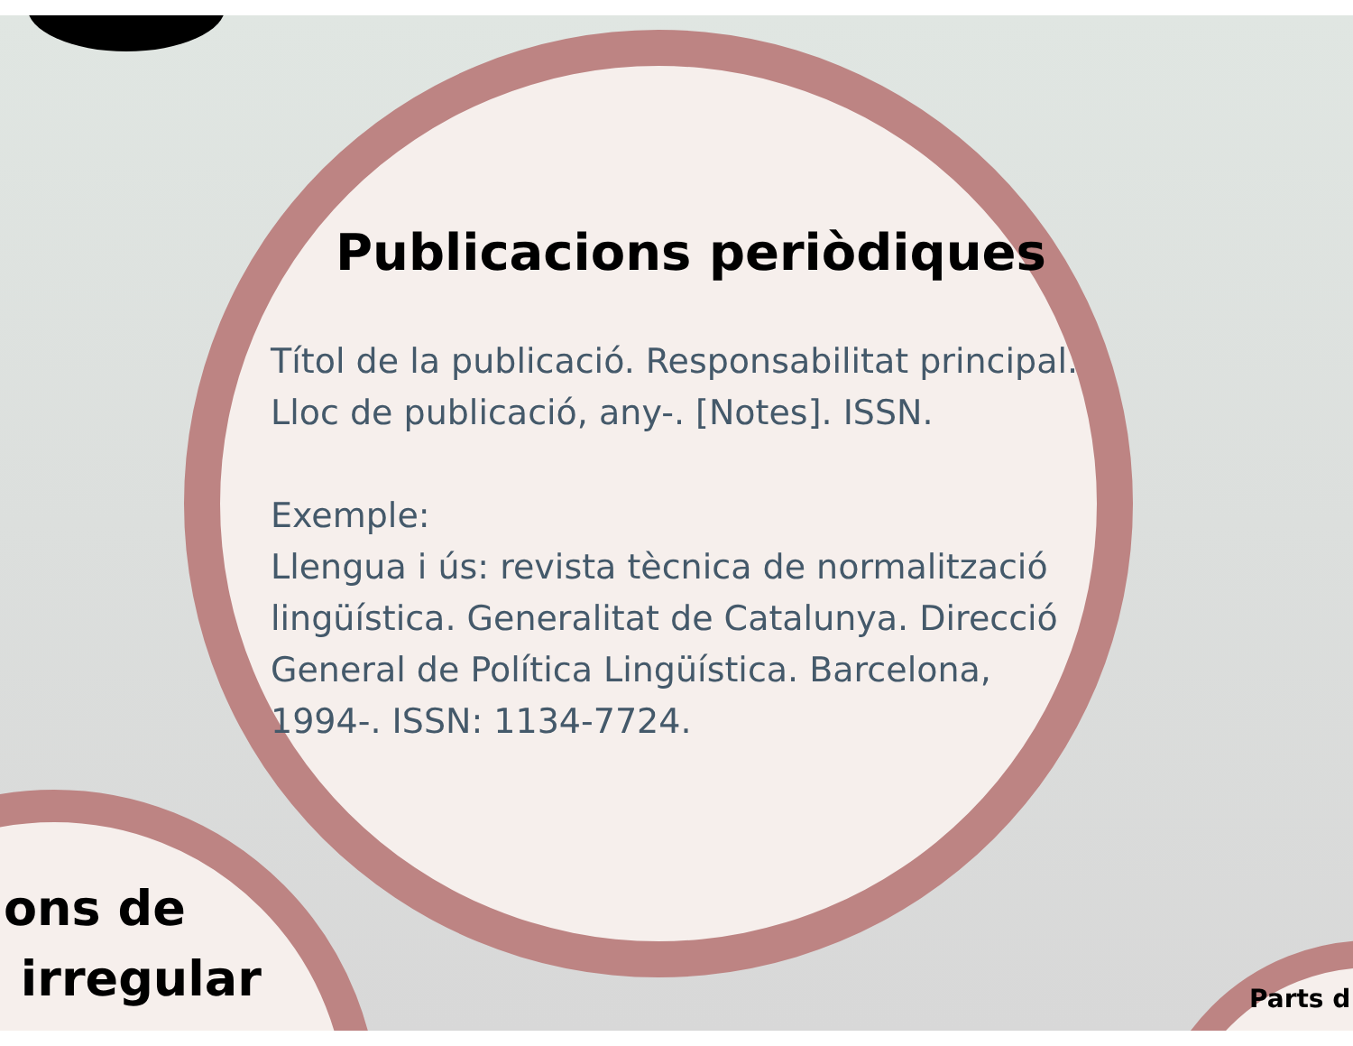Publicacions periòdiques
Títol de la publicació. Responsabilitat principal. Lloc de publicació, any-. [Notes]. ISSN.
Exemple:
Llengua i ús: revista tècnica de normalització lingüística. Generalitat de Catalunya. Direcció General de Política Lingüística. Barcelona, 1994-. ISSN: 1134-7724.
ons de
irregular
Parts d